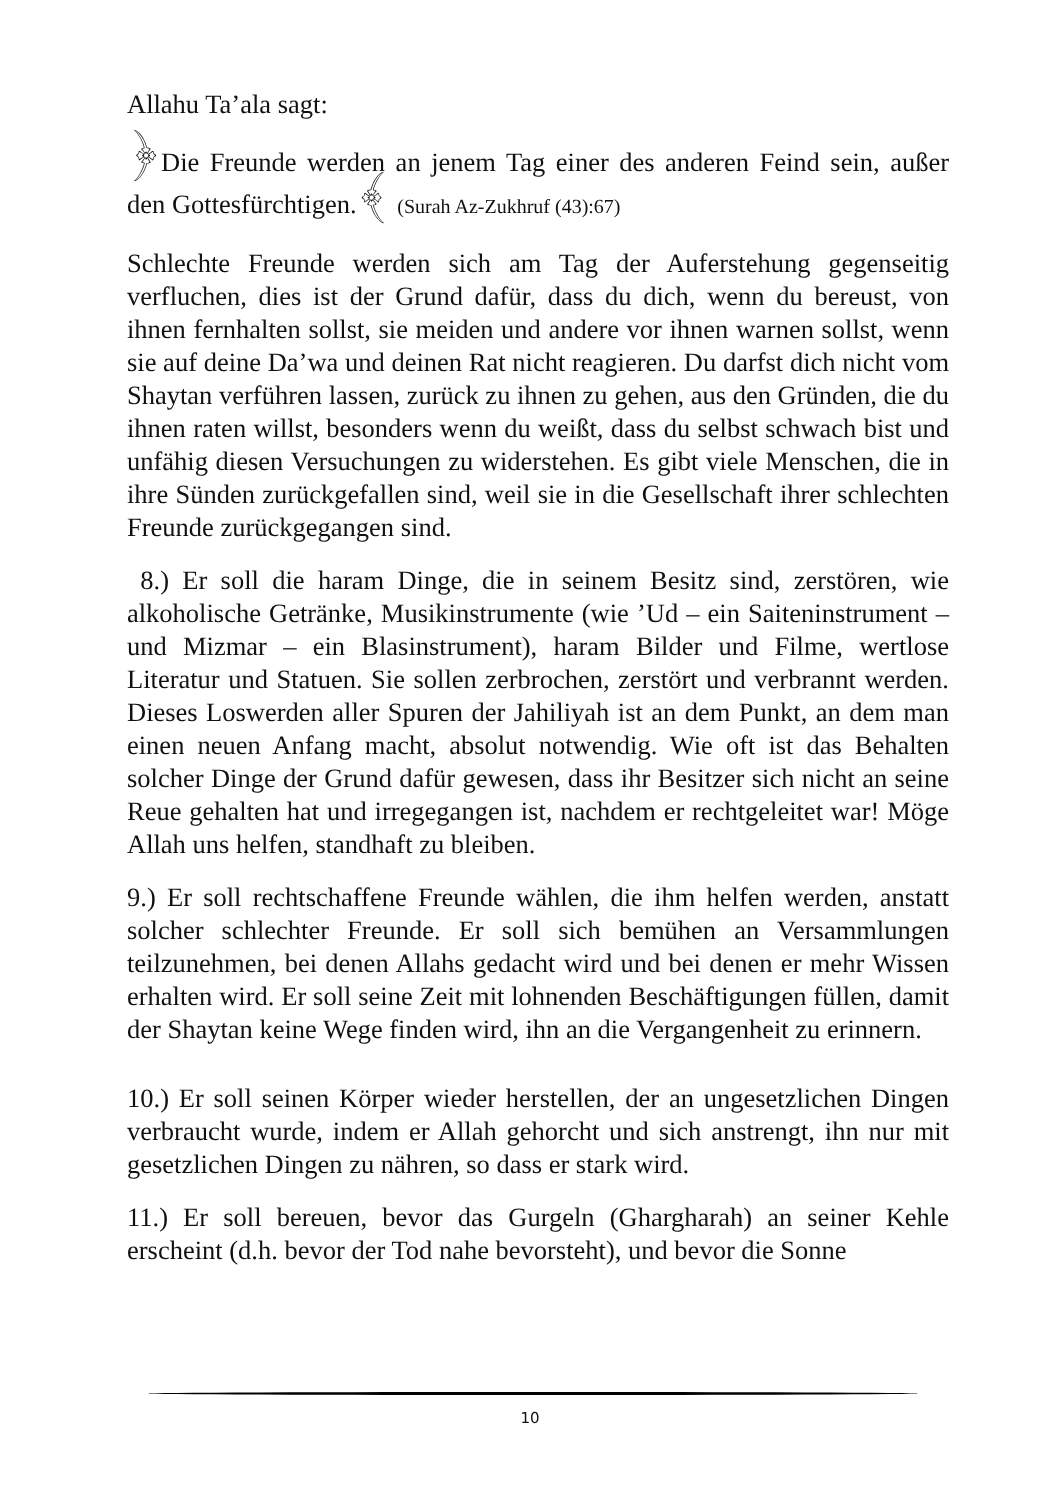Allahu Ta’ala sagt:
﴿Die Freunde werden an jenem Tag einer des anderen Feind sein, außer den Gottesfürchtigen.﴾ (Surah Az-Zukhruf (43):67)
Schlechte Freunde werden sich am Tag der Auferstehung gegenseitig verfluchen, dies ist der Grund dafür, dass du dich, wenn du bereust, von ihnen fernhalten sollst, sie meiden und andere vor ihnen warnen sollst, wenn sie auf deine Da’wa und deinen Rat nicht reagieren. Du darfst dich nicht vom Shaytan verführen lassen, zurück zu ihnen zu gehen, aus den Gründen, die du ihnen raten willst, besonders wenn du weißt, dass du selbst schwach bist und unfähig diesen Versuchungen zu widerstehen. Es gibt viele Menschen, die in ihre Sünden zurückgefallen sind, weil sie in die Gesellschaft ihrer schlechten Freunde zurückgegangen sind.
8.) Er soll die haram Dinge, die in seinem Besitz sind, zerstören, wie alkoholische Getränke, Musikinstrumente (wie ’Ud – ein Saiteninstrument – und Mizmar – ein Blasinstrument), haram Bilder und Filme, wertlose Literatur und Statuen. Sie sollen zerbrochen, zerstört und verbrannt werden. Dieses Loswerden aller Spuren der Jahiliyah ist an dem Punkt, an dem man einen neuen Anfang macht, absolut notwendig. Wie oft ist das Behalten solcher Dinge der Grund dafür gewesen, dass ihr Besitzer sich nicht an seine Reue gehalten hat und irregegangen ist, nachdem er rechtgeleitet war! Möge Allah uns helfen, standhaft zu bleiben.
9.) Er soll rechtschaffene Freunde wählen, die ihm helfen werden, anstatt solcher schlechter Freunde. Er soll sich bemühen an Versammlungen teilzunehmen, bei denen Allahs gedacht wird und bei denen er mehr Wissen erhalten wird. Er soll seine Zeit mit lohnenden Beschäftigungen füllen, damit der Shaytan keine Wege finden wird, ihn an die Vergangenheit zu erinnern.
10.) Er soll seinen Körper wieder herstellen, der an ungesetzlichen Dingen verbraucht wurde, indem er Allah gehorcht und sich anstrengt, ihn nur mit gesetzlichen Dingen zu nähren, so dass er stark wird.
11.) Er soll bereuen, bevor das Gurgeln (Ghargharah) an seiner Kehle erscheint (d.h. bevor der Tod nahe bevorsteht), und bevor die Sonne
10